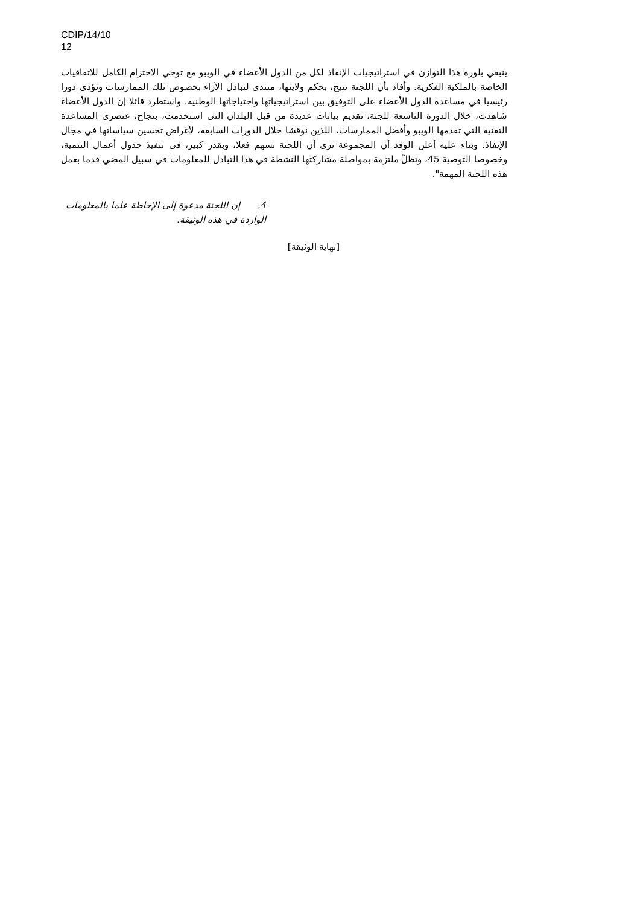CDIP/14/10
12
ينبغي بلورة هذا التوازن في استراتيجيات الإنفاذ لكل من الدول الأعضاء في الويبو مع توخي الاحترام الكامل للاتفاقيات الخاصة بالملكية الفكرية. وأفاد بأن اللجنة تتيح، بحكم ولايتها، منتدى لتبادل الآراء بخصوص تلك الممارسات وتؤدي دورا رئيسيا في مساعدة الدول الأعضاء على التوفيق بين استراتيجياتها واحتياجاتها الوطنية. واستطرد قائلا إن الدول الأعضاء شاهدت، خلال الدورة التاسعة للجنة، تقديم بيانات عديدة من قبل البلدان التي استخدمت، بنجاح، عنصري المساعدة التقنية التي تقدمها الويبو وأفضل الممارسات، اللذين نوقشا خلال الدورات السابقة، لأغراض تحسين سياساتها في مجال الإنفاذ. وبناء عليه أعلن الوفد أن المجموعة ترى أن اللجنة تسهم فعلا، وبقدر كبير، في تنفيذ جدول أعمال التنمية، وخصوصا التوصية 45، وتظلّ ملتزمة بمواصلة مشاركتها النشطة في هذا التبادل للمعلومات في سبيل المضي قدما بعمل هذه اللجنة المهمة".
4. إن اللجنة مدعوة إلى الإحاطة علما بالمعلومات الواردة في هذه الوثيقة.
[نهاية الوثيقة]